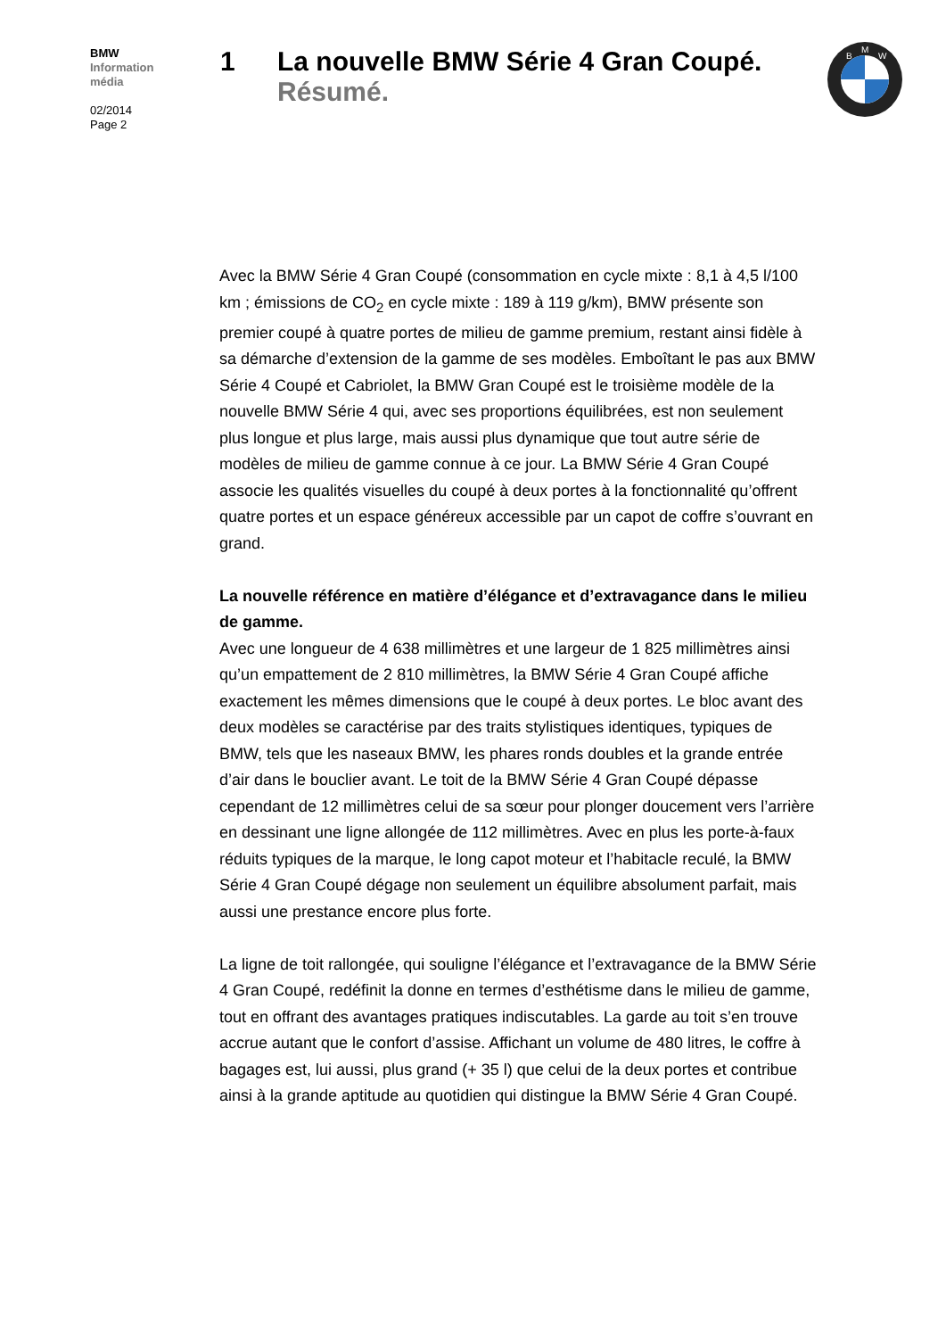BMW
Information
média
02/2014
Page 2
1 La nouvelle BMW Série 4 Gran Coupé.
Résumé.
B
M
W
Avec la BMW Série 4 Gran Coupé (consommation en cycle mixte : 8,1 à 4,5 l/100 km ; émissions de CO<sub>2</sub> en cycle mixte : 189 à 119 g/km), BMW présente son premier coupé à quatre portes de milieu de gamme premium, restant ainsi fidèle à sa démarche d’extension de la gamme de ses modèles. Emboîtant le pas aux BMW Série 4 Coupé et Cabriolet, la BMW Gran Coupé est le troisième modèle de la nouvelle BMW Série 4 qui, avec ses proportions équilibrées, est non seulement plus longue et plus large, mais aussi plus dynamique que tout autre série de modèles de milieu de gamme connue à ce jour. La BMW Série 4 Gran Coupé associe les qualités visuelles du coupé à deux portes à la fonctionnalité qu’offrent quatre portes et un espace généreux accessible par un capot de coffre s’ouvrant en grand.
La nouvelle référence en matière d’élégance et d’extravagance dans le milieu de gamme.
Avec une longueur de 4 638 millimètres et une largeur de 1 825 millimètres ainsi qu’un empattement de 2 810 millimètres, la BMW Série 4 Gran Coupé affiche exactement les mêmes dimensions que le coupé à deux portes. Le bloc avant des deux modèles se caractérise par des traits stylistiques identiques, typiques de BMW, tels que les naseaux BMW, les phares ronds doubles et la grande entrée d’air dans le bouclier avant. Le toit de la BMW Série 4 Gran Coupé dépasse cependant de 12 millimètres celui de sa sœur pour plonger doucement vers l’arrière en dessinant une ligne allongée de 112 millimètres. Avec en plus les porte-à-faux réduits typiques de la marque, le long capot moteur et l’habitacle reculé, la BMW Série 4 Gran Coupé dégage non seulement un équilibre absolument parfait, mais aussi une prestance encore plus forte.
La ligne de toit rallongée, qui souligne l’élégance et l’extravagance de la BMW Série 4 Gran Coupé, redéfinit la donne en termes d’esthétisme dans le milieu de gamme, tout en offrant des avantages pratiques indiscutables. La garde au toit s’en trouve accrue autant que le confort d’assise. Affichant un volume de 480 litres, le coffre à bagages est, lui aussi, plus grand (+ 35 l) que celui de la deux portes et contribue ainsi à la grande aptitude au quotidien qui distingue la BMW Série 4 Gran Coupé.